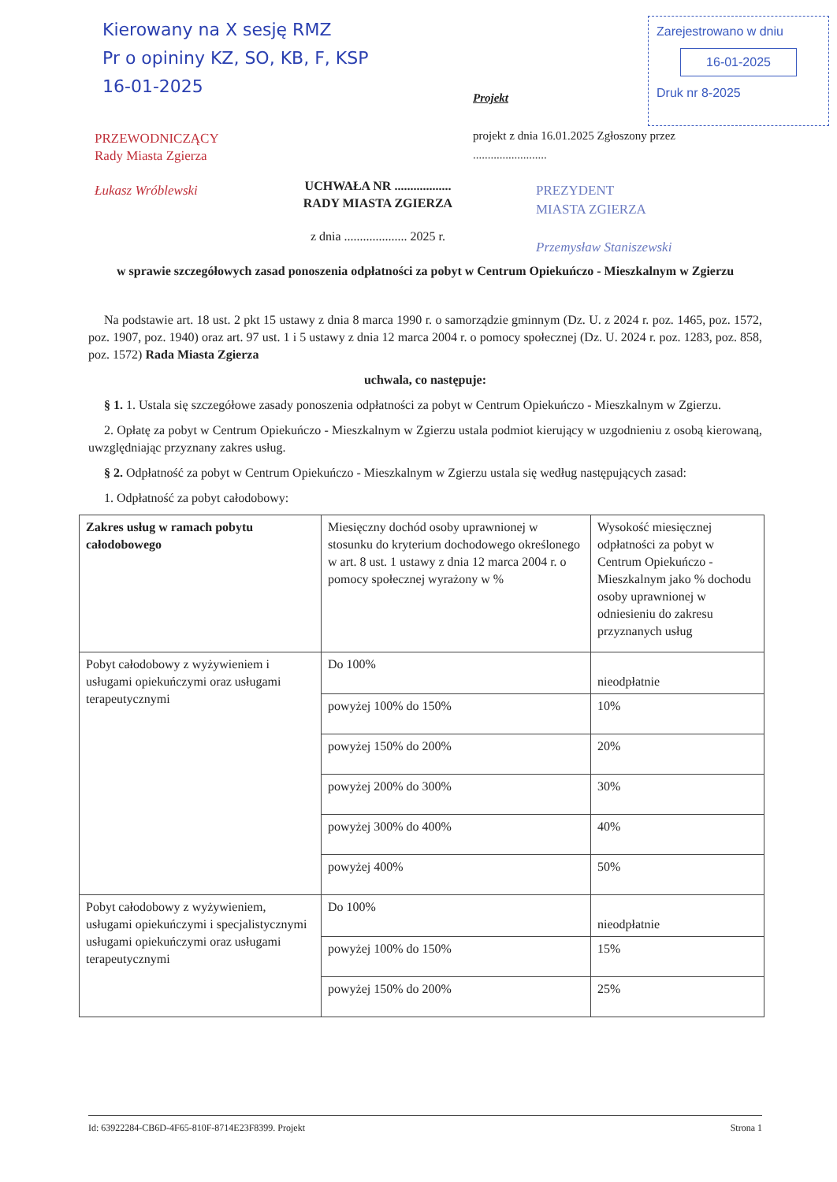Kierowany na X sesję RMZ
Pr o opininy KZ, SO, KB, F, KSP
16-01-2025
PRZEWODNICZĄCY
Rady Miasta Zgierza
Łukasz Wróblewski
Zarejestrowano w dniu
16-01-2025
Druk nr 8-2025
Projekt
projekt z dnia 16.01.2025 Zgłoszony przez
.........................
PREZYDENT
MIASTA ZGIERZA
Przemysław Staniszewski
UCHWAŁA NR ..................
RADY MIASTA ZGIERZA
z dnia .................... 2025 r.
w sprawie szczegółowych zasad ponoszenia odpłatności za pobyt w Centrum Opiekuńczo - Mieszkalnym w Zgierzu
Na podstawie art. 18 ust. 2 pkt 15 ustawy z dnia 8 marca 1990 r. o samorządzie gminnym (Dz. U. z 2024 r. poz. 1465, poz. 1572, poz. 1907, poz. 1940) oraz art. 97 ust. 1 i 5 ustawy z dnia 12 marca 2004 r. o pomocy społecznej (Dz. U. 2024 r. poz. 1283, poz. 858, poz. 1572) Rada Miasta Zgierza
uchwala, co następuje:
§ 1. 1. Ustala się szczegółowe zasady ponoszenia odpłatności za pobyt w Centrum Opiekuńczo - Mieszkalnym w Zgierzu.
2. Opłatę za pobyt w Centrum Opiekuńczo - Mieszkalnym w Zgierzu ustala podmiot kierujący w uzgodnieniu z osobą kierowaną, uwzględniając przyznany zakres usług.
§ 2. Odpłatność za pobyt w Centrum Opiekuńczo - Mieszkalnym w Zgierzu ustala się według następujących zasad:
1. Odpłatność za pobyt całodobowy:
| Zakres usług w ramach pobytu całodobowego | Miesięczny dochód osoby uprawnionej w stosunku do kryterium dochodowego określonego w art. 8 ust. 1 ustawy z dnia 12 marca 2004 r. o pomocy społecznej wyrażony w % | Wysokość miesięcznej odpłatności za pobyt w Centrum Opiekuńczo - Mieszkalnym jako % dochodu osoby uprawnionej w odniesieniu do zakresu przyznanych usług |
| Pobyt całodobowy z wyżywieniem i usługami opiekuńczymi oraz usługami terapeutycznymi | Do 100% | nieodpłatnie |
| | powyżej 100% do 150% | 10% |
| | powyżej 150% do 200% | 20% |
| | powyżej 200% do 300% | 30% |
| | powyżej 300% do 400% | 40% |
| | powyżej 400% | 50% |
| Pobyt całodobowy z wyżywieniem, usługami opiekuńczymi i specjalistycznymi usługami opiekuńczymi oraz usługami terapeutycznymi | Do 100% | nieodpłatnie |
| | powyżej 100% do 150% | 15% |
| | powyżej 150% do 200% | 25% |
Id: 63922284-CB6D-4F65-810F-8714E23F8399. Projekt Strona 1